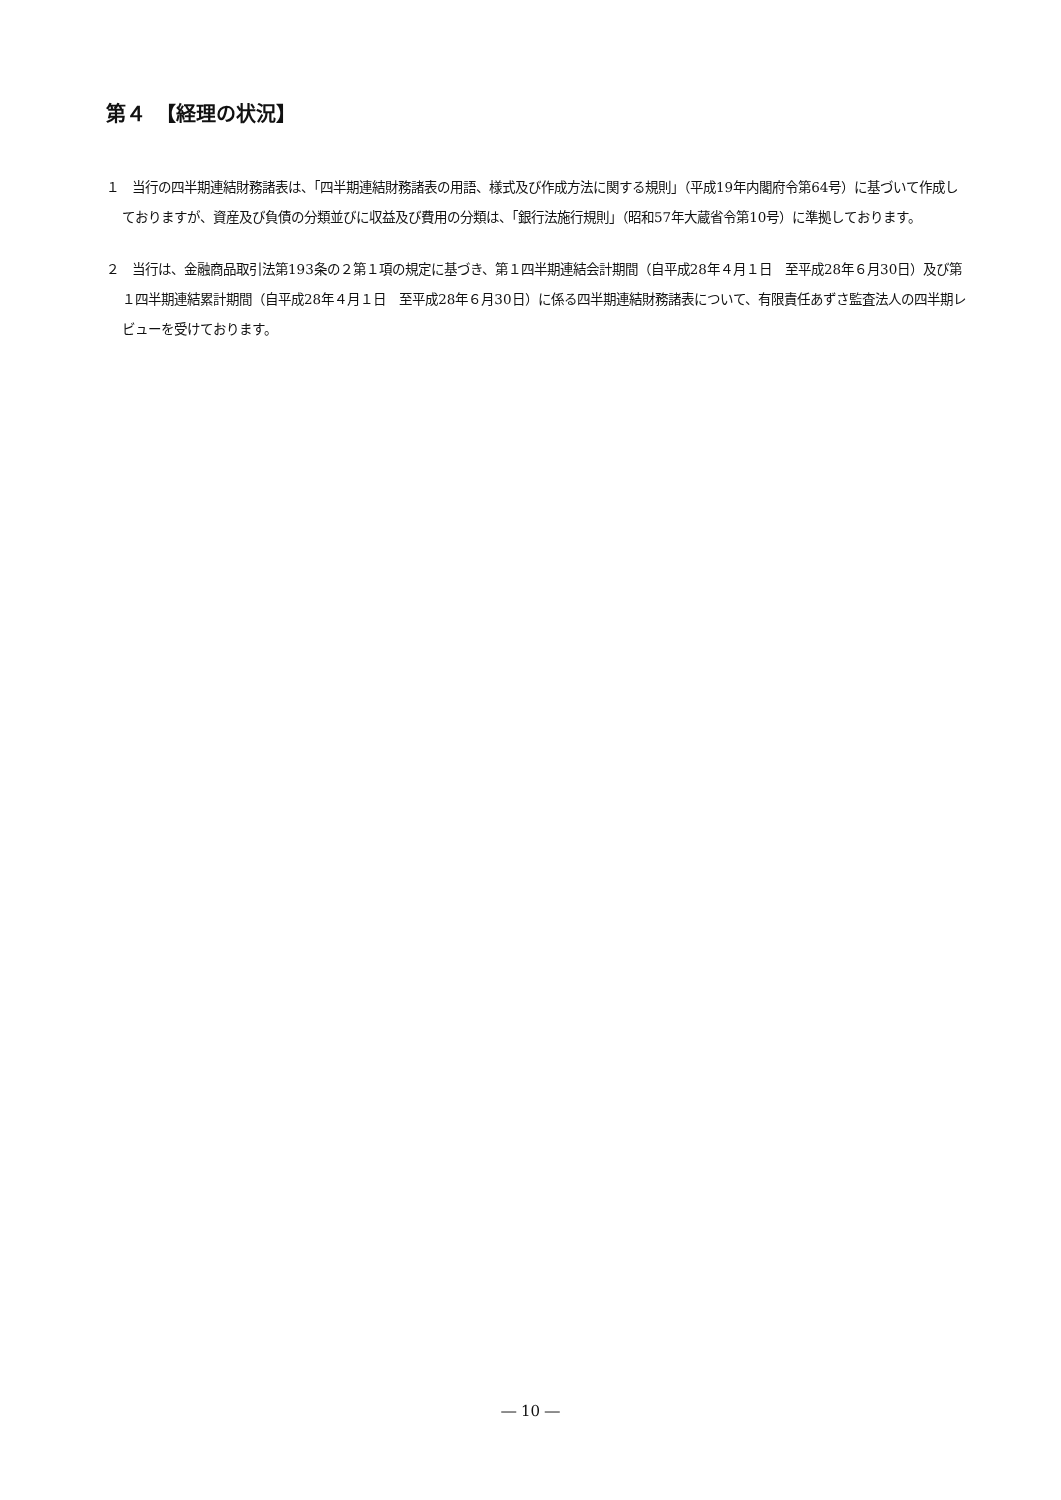第４　【経理の状況】
１　当行の四半期連結財務諸表は、「四半期連結財務諸表の用語、様式及び作成方法に関する規則」（平成19年内閣府令第64号）に基づいて作成しておりますが、資産及び負債の分類並びに収益及び費用の分類は、「銀行法施行規則」（昭和57年大蔵省令第10号）に準拠しております。
２　当行は、金融商品取引法第193条の２第１項の規定に基づき、第１四半期連結会計期間（自平成28年４月１日　至平成28年６月30日）及び第１四半期連結累計期間（自平成28年４月１日　至平成28年６月30日）に係る四半期連結財務諸表について、有限責任あずさ監査法人の四半期レビューを受けております。
― 10 ―